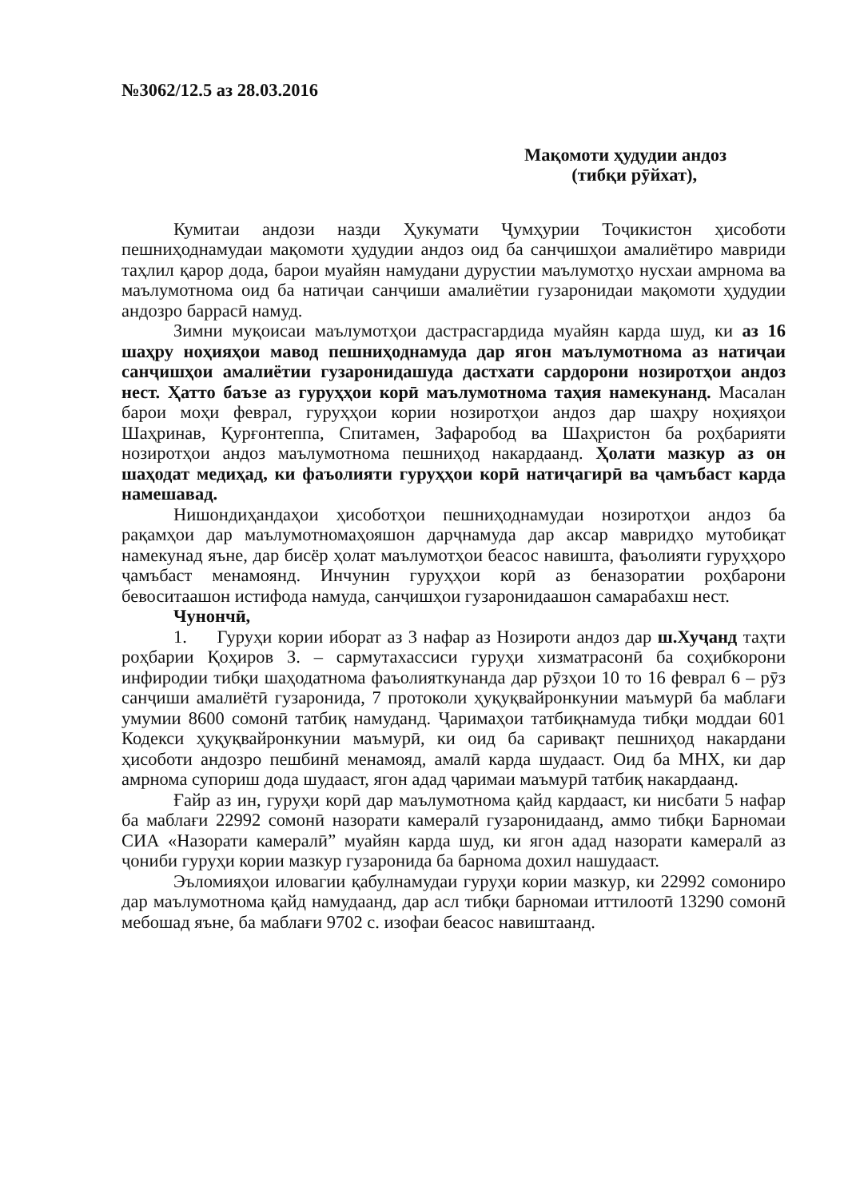№3062/12.5 аз 28.03.2016
Мақомоти ҳудудии андоз
(тибқи рӯйхат),
Кумитаи андози назди Ҳукумати Ҷумҳурии Тоҷикистон ҳисоботи пешниҳоднамудаи мақомоти ҳудудии андоз оид ба санҷишҳои амалиётиро мавриди таҳлил қарор дода, барои муайян намудани дурустии маълумотҳо нусхаи амрнома ва маълумотнома оид ба натиҷаи санҷиши амалиётии гузаронидаи мақомоти ҳудудии андозро баррасӣ намуд.
Зимни муқоисаи маълумотҳои дастрасгардида муайян карда шуд, ки аз 16 шаҳру ноҳияҳои мавод пешниҳоднамуда дар ягон маълумотнома аз натиҷаи санҷишҳои амалиётии гузаронидашуда дастхати сардорони нозиротҳои андоз нест. Ҳатто баъзе аз гуруҳҳои корӣ маълумотнома таҳия намекунанд. Масалан барои моҳи феврал, гуруҳҳои кории нозиротҳои андоз дар шаҳру ноҳияҳои Шаҳринав, Қурғонтеппа, Спитамен, Зафаробод ва Шаҳристон ба роҳбарияти нозиротҳои андоз маълумотнома пешниҳод накардаанд. Ҳолати мазкур аз он шаҳодат медиҳад, ки фаъолияти гуруҳҳои корӣ натиҷагирӣ ва ҷамъбаст карда намешавад.
Нишондиҳандаҳои ҳисоботҳои пешниҳоднамудаи нозиротҳои андоз ба рақамҳои дар маълумотномаҳояшон дарҷнамуда дар аксар мавридҳо мутобиқат намекунад яъне, дар бисёр ҳолат маълумотҳои беасос навишта, фаъолияти гуруҳҳоро ҷамъбаст менамоянд. Инчунин гуруҳҳои корӣ аз беназоратии роҳбарони бевоситаашон истифода намуда, санҷишҳои гузаронидаашон самарабахш нест.
Чунончӣ,
1. Гуруҳи кории иборат аз 3 нафар аз Нозироти андоз дар ш.Хуҷанд таҳти роҳбарии Қоҳиров З. – сармутахассиси гуруҳи хизматрасонӣ ба соҳибкорони инфиродии тибқи шаҳодатнома фаъолияткунанда дар рӯзҳои 10 то 16 феврал 6 – рӯз санҷиши амалиётӣ гузаронида, 7 протоколи ҳуқуқвайронкунии маъмурӣ ба маблағи умумии 8600 сомонӣ татбиқ намуданд. Ҷаримаҳои татбиқнамуда тибқи моддаи 601 Кодекси ҳуқуқвайронкунии маъмурӣ, ки оид ба саривақт пешниҳод накардани ҳисоботи андозро пешбинӣ менамояд, амалӣ карда шудааст. Оид ба МНХ, ки дар амрнома супориш дода шудааст, ягон адад ҷаримаи маъмурӣ татбиқ накардаанд.
Ғайр аз ин, гуруҳи корӣ дар маълумотнома қайд кардааст, ки нисбати 5 нафар ба маблағи 22992 сомонӣ назорати камералӣ гузаронидаанд, аммо тибқи Барномаи СИА «Назорати камералӣ” муайян карда шуд, ки ягон адад назорати камералӣ аз ҷониби гуруҳи кории мазкур гузаронида ба барнома дохил нашудааст.
Эъломияҳои иловагии қабулнамудаи гуруҳи кории мазкур, ки 22992 сомониро дар маълумотнома қайд намудаанд, дар асл тибқи барномаи иттилоотӣ 13290 сомонӣ мебошад яъне, ба маблағи 9702 с. изофаи беасос навиштаанд.